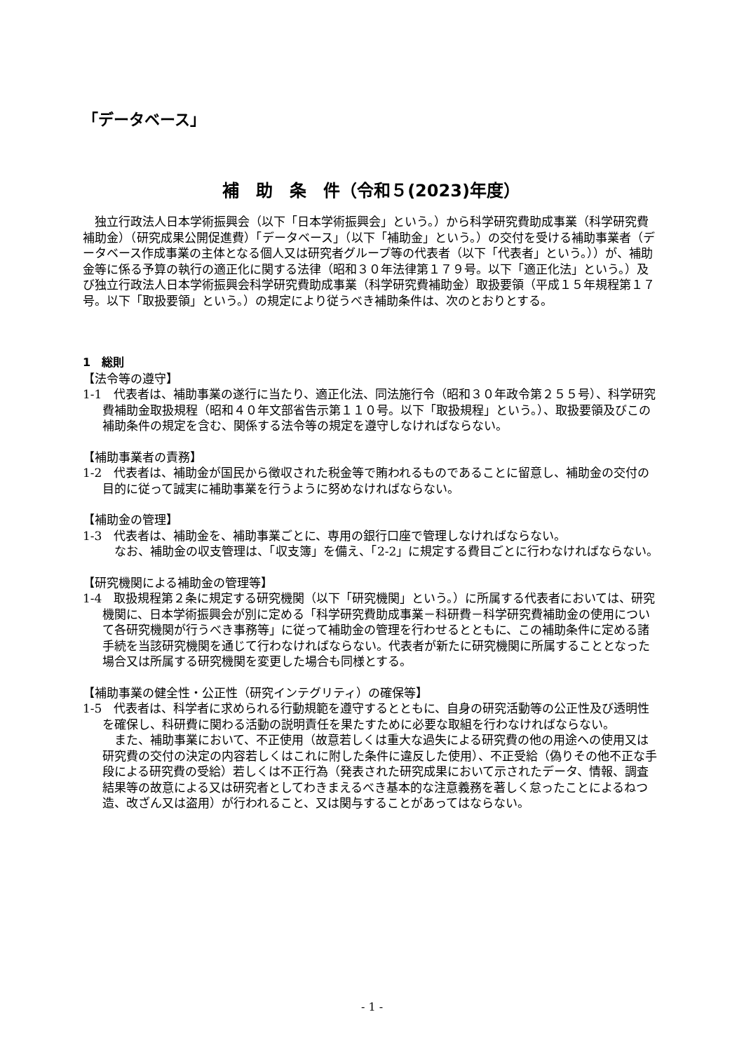「データベース」
補　助　条　件（令和５(2023)年度）
独立行政法人日本学術振興会（以下「日本学術振興会」という。）から科学研究費助成事業（科学研究費補助金）（研究成果公開促進費）「データベース」（以下「補助金」という。）の交付を受ける補助事業者（データベース作成事業の主体となる個人又は研究者グループ等の代表者（以下「代表者」という。））が、補助金等に係る予算の執行の適正化に関する法律（昭和３０年法律第１７９号。以下「適正化法」という。）及び独立行政法人日本学術振興会科学研究費助成事業（科学研究費補助金）取扱要領（平成１５年規程第１７号。以下「取扱要領」という。）の規定により従うべき補助条件は、次のとおりとする。
1　総則
【法令等の遵守】
1-1　代表者は、補助事業の遂行に当たり、適正化法、同法施行令（昭和３０年政令第２５５号）、科学研究費補助金取扱規程（昭和４０年文部省告示第１１０号。以下「取扱規程」という。）、取扱要領及びこの補助条件の規定を含む、関係する法令等の規定を遵守しなければならない。
【補助事業者の責務】
1-2　代表者は、補助金が国民から徴収された税金等で賄われるものであることに留意し、補助金の交付の目的に従って誠実に補助事業を行うように努めなければならない。
【補助金の管理】
1-3　代表者は、補助金を、補助事業ごとに、専用の銀行口座で管理しなければならない。
なお、補助金の収支管理は、「収支簿」を備え、「2-2」に規定する費目ごとに行わなければならない。
【研究機関による補助金の管理等】
1-4　取扱規程第２条に規定する研究機関（以下「研究機関」という。）に所属する代表者においては、研究機関に、日本学術振興会が別に定める「科学研究費助成事業－科研費－科学研究費補助金の使用について各研究機関が行うべき事務等」に従って補助金の管理を行わせるとともに、この補助条件に定める諸手続を当該研究機関を通じて行わなければならない。代表者が新たに研究機関に所属することとなった場合又は所属する研究機関を変更した場合も同様とする。
【補助事業の健全性・公正性（研究インテグリティ）の確保等】
1-5　代表者は、科学者に求められる行動規範を遵守するとともに、自身の研究活動等の公正性及び透明性を確保し、科研費に関わる活動の説明責任を果たすために必要な取組を行わなければならない。
また、補助事業において、不正使用（故意若しくは重大な過失による研究費の他の用途への使用又は研究費の交付の決定の内容若しくはこれに附した条件に違反した使用）、不正受給（偽りその他不正な手段による研究費の受給）若しくは不正行為（発表された研究成果において示されたデータ、情報、調査結果等の故意による又は研究者としてわきまえるべき基本的な注意義務を著しく怠ったことによるねつ造、改ざん又は盗用）が行われること、又は関与することがあってはならない。
- 1 -